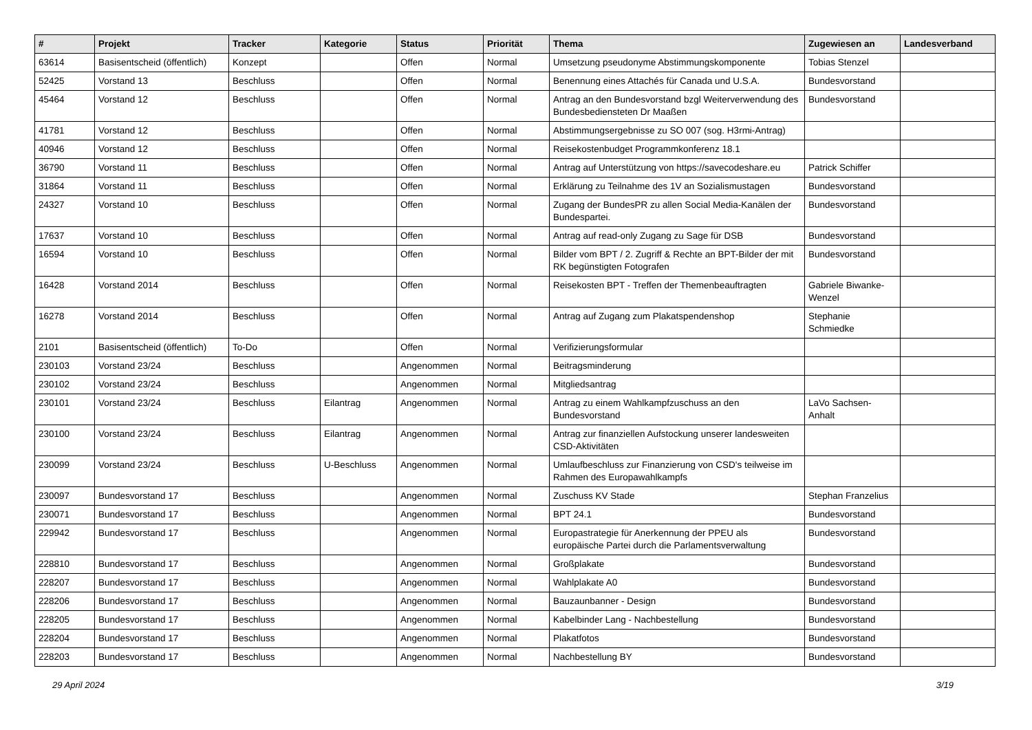| # | Projekt | Tracker | Kategorie | Status | Priorität | Thema | Zugewiesen an | Landesverband |
| --- | --- | --- | --- | --- | --- | --- | --- | --- |
| 63614 | Basisentscheid (öffentlich) | Konzept | | Offen | Normal | Umsetzung pseudonyme Abstimmungskomponente | Tobias Stenzel | |
| 52425 | Vorstand 13 | Beschluss | | Offen | Normal | Benennung eines Attachés für Canada und U.S.A. | Bundesvorstand | |
| 45464 | Vorstand 12 | Beschluss | | Offen | Normal | Antrag an den Bundesvorstand bzgl Weiterverwendung des Bundesbediensteten Dr Maaßen | Bundesvorstand | |
| 41781 | Vorstand 12 | Beschluss | | Offen | Normal | Abstimmungsergebnisse zu SO 007 (sog. H3rmi-Antrag) | | |
| 40946 | Vorstand 12 | Beschluss | | Offen | Normal | Reisekostenbudget Programmkonferenz 18.1 | | |
| 36790 | Vorstand 11 | Beschluss | | Offen | Normal | Antrag auf Unterstützung von https://savecodeshare.eu | Patrick Schiffer | |
| 31864 | Vorstand 11 | Beschluss | | Offen | Normal | Erklärung zu Teilnahme des 1V an Sozialismustagen | Bundesvorstand | |
| 24327 | Vorstand 10 | Beschluss | | Offen | Normal | Zugang der BundesPR zu allen Social Media-Kanälen der Bundespartei. | Bundesvorstand | |
| 17637 | Vorstand 10 | Beschluss | | Offen | Normal | Antrag auf read-only Zugang zu Sage für DSB | Bundesvorstand | |
| 16594 | Vorstand 10 | Beschluss | | Offen | Normal | Bilder vom BPT / 2. Zugriff & Rechte an BPT-Bilder der mit RK begünstigten Fotografen | Bundesvorstand | |
| 16428 | Vorstand 2014 | Beschluss | | Offen | Normal | Reisekosten BPT - Treffen der Themenbeauftragten | Gabriele Biwanke-Wenzel | |
| 16278 | Vorstand 2014 | Beschluss | | Offen | Normal | Antrag auf Zugang zum Plakatspendenshop | Stephanie Schmiedke | |
| 2101 | Basisentscheid (öffentlich) | To-Do | | Offen | Normal | Verifizierungsformular | | |
| 230103 | Vorstand 23/24 | Beschluss | | Angenommen | Normal | Beitragsminderung | | |
| 230102 | Vorstand 23/24 | Beschluss | | Angenommen | Normal | Mitgliedsantrag | | |
| 230101 | Vorstand 23/24 | Beschluss | Eilantrag | Angenommen | Normal | Antrag zu einem Wahlkampfzuschuss an den Bundesvorstand | LaVo Sachsen-Anhalt | |
| 230100 | Vorstand 23/24 | Beschluss | Eilantrag | Angenommen | Normal | Antrag zur finanziellen Aufstockung unserer landesweiten CSD-Aktivitäten | | |
| 230099 | Vorstand 23/24 | Beschluss | U-Beschluss | Angenommen | Normal | Umlaufbeschluss zur Finanzierung von CSD's teilweise im Rahmen des Europawahlkampfs | | |
| 230097 | Bundesvorstand 17 | Beschluss | | Angenommen | Normal | Zuschuss KV Stade | Stephan Franzelius | |
| 230071 | Bundesvorstand 17 | Beschluss | | Angenommen | Normal | BPT 24.1 | Bundesvorstand | |
| 229942 | Bundesvorstand 17 | Beschluss | | Angenommen | Normal | Europastrategie für Anerkennung der PPEU als europäische Partei durch die Parlamentsverwaltung | Bundesvorstand | |
| 228810 | Bundesvorstand 17 | Beschluss | | Angenommen | Normal | Großplakate | Bundesvorstand | |
| 228207 | Bundesvorstand 17 | Beschluss | | Angenommen | Normal | Wahlplakate A0 | Bundesvorstand | |
| 228206 | Bundesvorstand 17 | Beschluss | | Angenommen | Normal | Bauzaunbanner - Design | Bundesvorstand | |
| 228205 | Bundesvorstand 17 | Beschluss | | Angenommen | Normal | Kabelbinder Lang - Nachbestellung | Bundesvorstand | |
| 228204 | Bundesvorstand 17 | Beschluss | | Angenommen | Normal | Plakatfotos | Bundesvorstand | |
| 228203 | Bundesvorstand 17 | Beschluss | | Angenommen | Normal | Nachbestellung BY | Bundesvorstand | |
29 April 2024 3/19